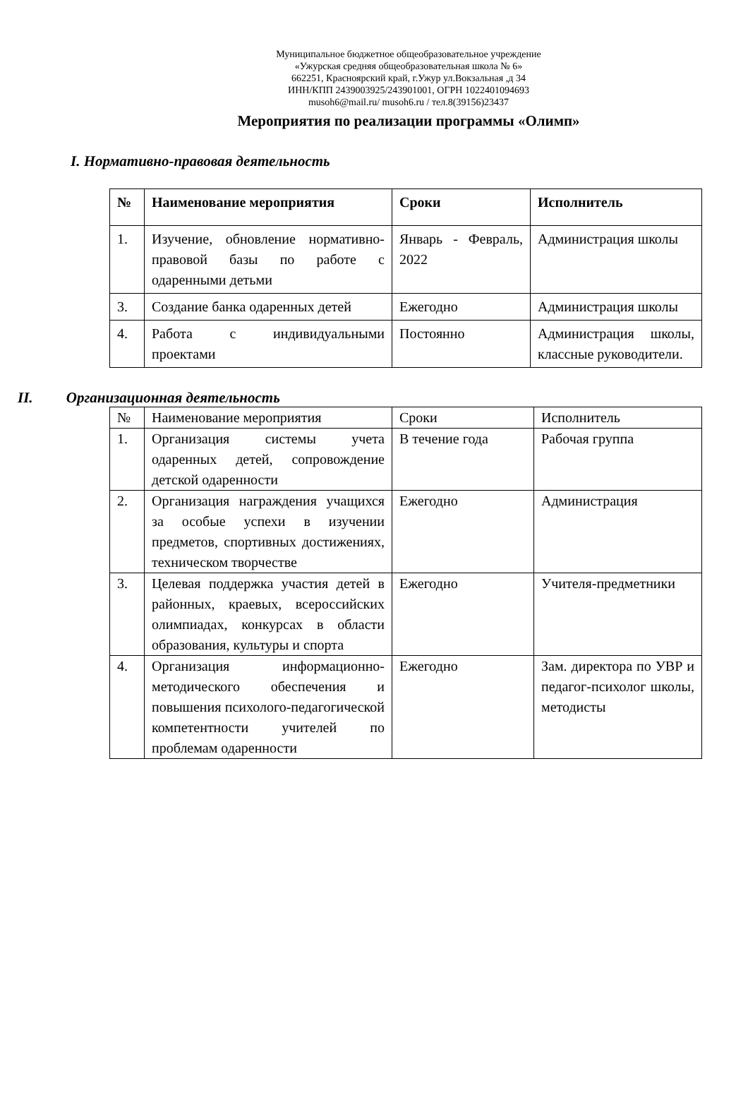Муниципальное бюджетное общеобразовательное учреждение
«Ужурская средняя общеобразовательная школа № 6»
662251, Красноярский край, г.Ужур ул.Вокзальная ,д 34
ИНН/КПП 2439003925/243901001, ОГРН 1022401094693
musoh6@mail.ru/ musoh6.ru / тел.8(39156)23437
Мероприятия по реализации программы «Олимп»
I. Нормативно-правовая деятельность
| № | Наименование мероприятия | Сроки | Исполнитель |
| --- | --- | --- | --- |
| 1. | Изучение, обновление нормативно- правовой базы по работе с одаренными детьми | Январь - Февраль, 2022 | Администрация школы |
| 3. | Создание банка одаренных детей | Ежегодно | Администрация школы |
| 4. | Работа с индивидуальными проектами | Постоянно | Администрация школы, классные руководители. |
II. Организационная деятельность
| № | Наименование мероприятия | Сроки | Исполнитель |
| --- | --- | --- | --- |
| 1. | Организация системы учета одаренных детей, сопровождение детской одаренности | В течение года | Рабочая группа |
| 2. | Организация награждения учащихся за особые успехи в изучении предметов, спортивных достижениях, техническом творчестве | Ежегодно | Администрация |
| 3. | Целевая поддержка участия детей в районных, краевых, всероссийских олимпиадах, конкурсах в области образования, культуры и спорта | Ежегодно | Учителя-предметники |
| 4. | Организация информационно-методического обеспечения и повышения психолого-педагогической компетентности учителей по проблемам одаренности | Ежегодно | Зам. директора по УВР и педагог-психолог школы, методисты |